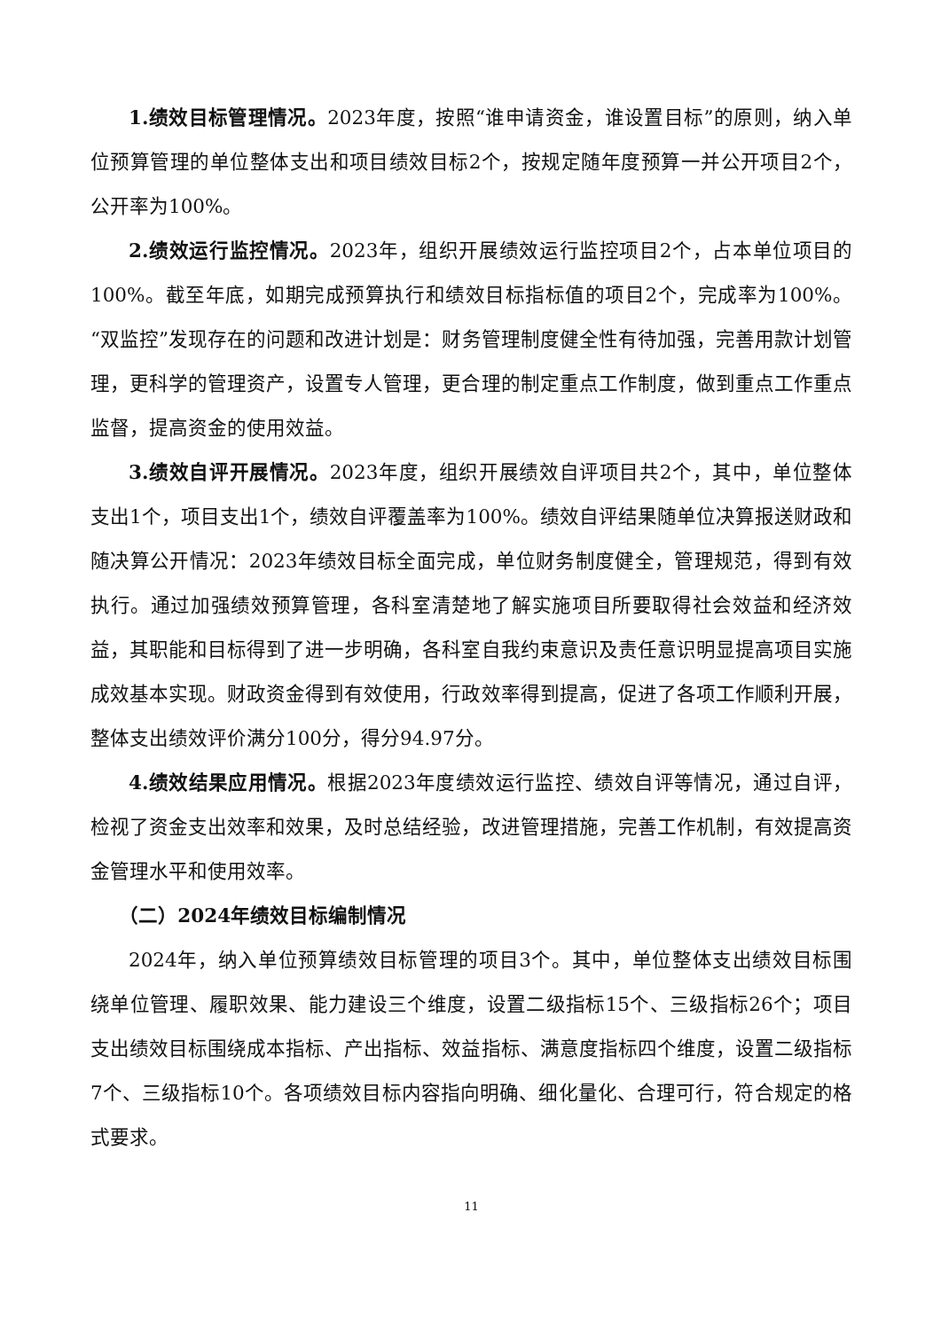1.绩效目标管理情况。2023年度，按照“谁申请资金，谁设置目标”的原则，纳入单位预算管理的单位整体支出和项目绩效目标2个，按规定随年度预算一并公开项目2个，公开率为100%。
2.绩效运行监控情况。2023年，组织开展绩效运行监控项目2个，占本单位项目的100%。截至年底，如期完成预算执行和绩效目标指标值的项目2个，完成率为100%。“双监控”发现存在的问题和改进计划是：财务管理制度健全性有待加强，完善用款计划管理，更科学的管理资产，设置专人管理，更合理的制定重点工作制度，做到重点工作重点监督，提高资金的使用效益。
3.绩效自评开展情况。2023年度，组织开展绩效自评项目共2个，其中，单位整体支出1个，项目支出1个，绩效自评覆盖率为100%。绩效自评结果随单位决算报送财政和随决算公开情况：2023年绩效目标全面完成，单位财务制度健全，管理规范，得到有效执行。通过加强绩效预算管理，各科室清楚地了解实施项目所要取得社会效益和经济效益，其职能和目标得到了进一步明确，各科室自我约束意识及责任意识明显提高项目实施成效基本实现。财政资金得到有效使用，行政效率得到提高，促进了各项工作顺利开展，整体支出绩效评价满分100分，得分94.97分。
4.绩效结果应用情况。根据2023年度绩效运行监控、绩效自评等情况，通过自评，检视了资金支出效率和效果，及时总结经验，改进管理措施，完善工作机制，有效提高资金管理水平和使用效率。
（二）2024年绩效目标编制情况
2024年，纳入单位预算绩效目标管理的项目3个。其中，单位整体支出绩效目标围绕单位管理、履职效果、能力建设三个维度，设置二级指标15个、三级指标26个；项目支出绩效目标围绕成本指标、产出指标、效益指标、满意度指标四个维度，设置二级指标7个、三级指标10个。各项绩效目标内容指向明确、细化量化、合理可行，符合规定的格式要求。
11